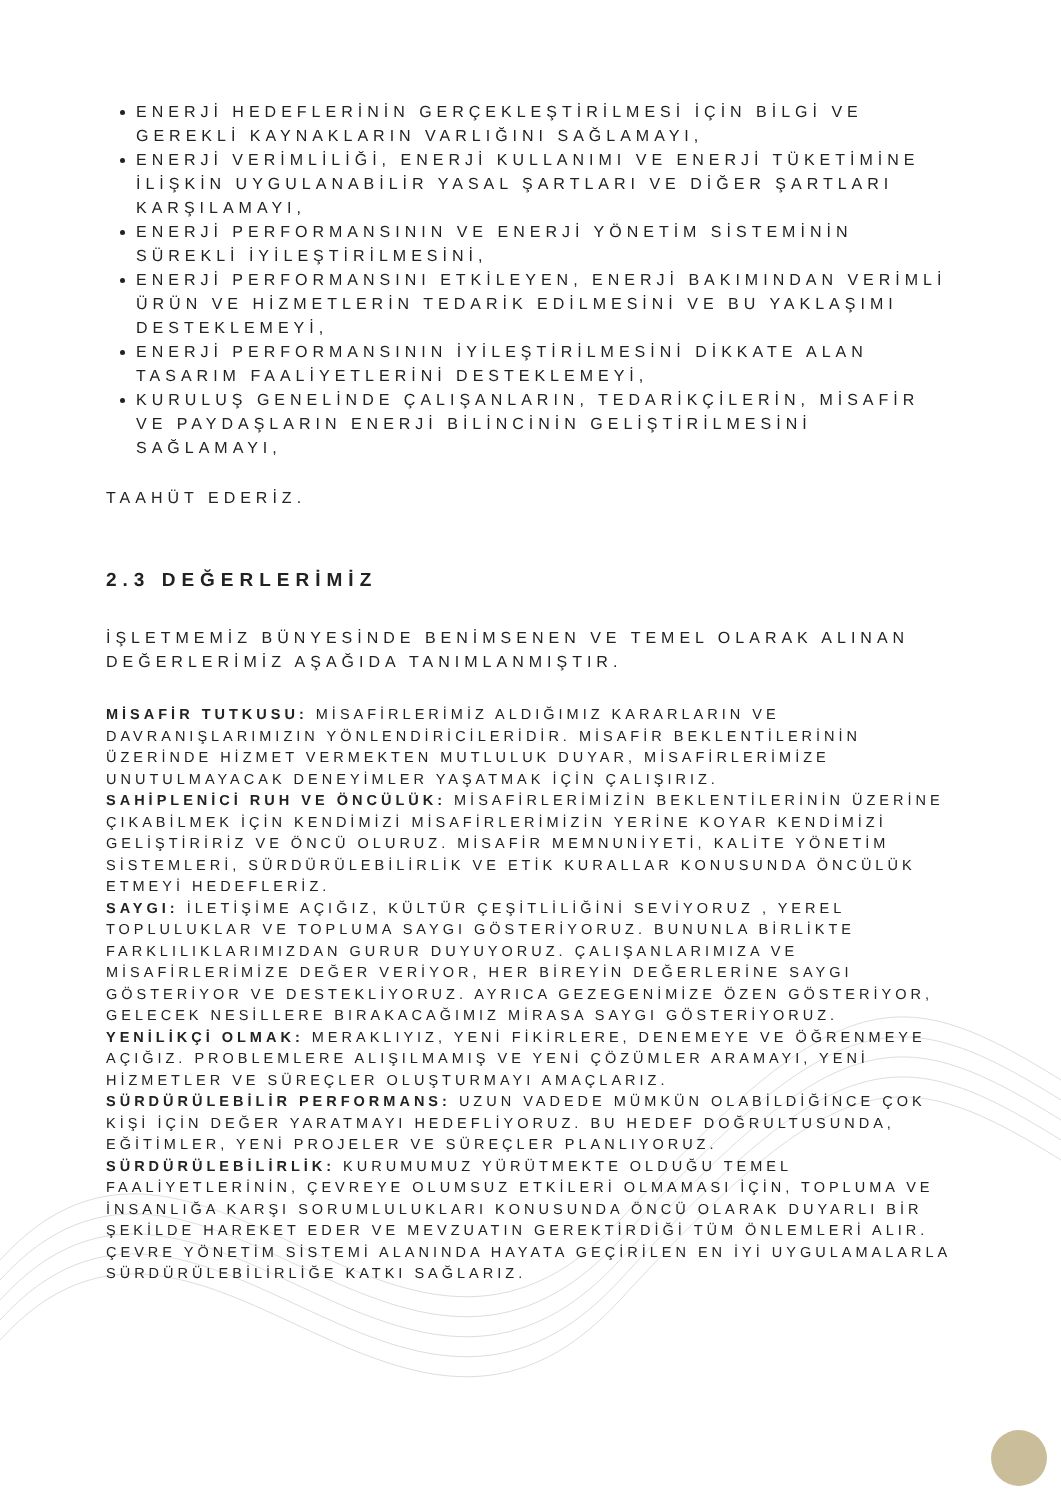ENERJİ HEDEFLERİNİN GERÇEKLEŞTİRİLMESİ İÇİN BİLGİ VE GEREKLİ KAYNAKLARIN VARLIĞINI SAĞLAMAYI,
ENERJİ VERİMLİLİĞİ, ENERJİ KULLANIMI VE ENERJİ TÜKETİMİNE İLİŞKİN UYGULANABİLİR YASAL ŞARTLARI VE DİĞER ŞARTLARI KARŞILAMAYI,
ENERJİ PERFORMANSININ VE ENERJİ YÖNETİM SİSTEMİNİN SÜREKLİ İYİLEŞTİRİLMESİNİ,
ENERJİ PERFORMANSINI ETKİLEYEN, ENERJİ BAKIMINDAN VERİMLİ ÜRÜN VE HİZMETLERİN TEDARİK EDİLMESİNİ VE BU YAKLAŞIMI DESTEKLEMEYİ,
ENERJİ PERFORMANSININ İYİLEŞTİRİLMESİNİ DİKKATE ALAN TASARIM FAALİYETLERİNİ DESTEKLEMEYİ,
KURULUŞ GENELİNDE ÇALIŞANLARIN, TEDARİKÇİLERİN, MİSAFİR VE PAYDAŞLARIN ENERJİ BİLİNCİNİN GELİŞTİRİLMESİNİ SAĞLAMAYI,
TAAHÜT EDERİZ.
2.3 DEĞERLERİMİZ
İŞLETMEMİZ BÜNYESİNDE BENİMSENEN VE TEMEL OLARAK ALINAN DEĞERLERİMİZ AŞAĞIDA TANIMLANMIŞTIR.
MİSAFİR TUTKUSU: MİSAFİRLERİMİZ ALDIĞIMIZ KARARLARIN VE DAVRANIŞLARIMIZIN YÖNLENDİRİCİLERİDİR. MİSAFİR BEKLENTİLERİNİN ÜZERİNDE HİZMET VERMEKTEN MUTLULUK DUYAR, MİSAFİRLERİMİZE UNUTULMAYACAK DENEYİMLER YAŞATMAK İÇİN ÇALIŞIRIZ.
SAHİPLENİCİ RUH VE ÖNCÜLÜK: MİSAFİRLERİMİZİN BEKLENTİLERİNİN ÜZERİNE ÇIKABİLMEK İÇİN KENDİMİZİ MİSAFİRLERİMİZİN YERİNE KOYAR KENDİMİZİ GELİŞTİRİRİZ VE ÖNCÜ OLURUZ. MİSAFİR MEMNUNİYETİ, KALİTE YÖNETİM SİSTEMLERİ, SÜRDÜRÜLEBİLİRLİK VE ETİK KURALLAR KONUSUNDA ÖNCÜLÜK ETMEYİ HEDEFLERİZ.
SAYGI: İLETİŞİME AÇIĞIZ, KÜLTÜR ÇEŞİTLİLİĞİNİ SEVİYORUZ , YEREL TOPLULUKLAR VE TOPLUMA SAYGI GÖSTERİYORUZ. BUNUNLA BİRLİKTE FARKLILIKLARIMIZDAN GURUR DUYUYORUZ. ÇALIŞANLARIMIZA VE MİSAFİRLERİMİZE DEĞER VERİYOR, HER BİREYİN DEĞERLERİNE SAYGI GÖSTERİYOR VE DESTEKLİYORUZ. AYRICA GEZEGENİMİZE ÖZEN GÖSTERİYOR, GELECEK NESİLLERE BIRAKACAĞIMIZ MİRASA SAYGI GÖSTERİYORUZ.
YENİLİKÇİ OLMAK: MERAKLIYIZ, YENİ FİKİRLERE, DENEMEYE VE ÖĞRENMEYE AÇIĞIZ. PROBLEMLERE ALIŞILMAMIŞ VE YENİ ÇÖZÜMLER ARAMAYI, YENİ HİZMETLER VE SÜREÇLER OLUŞTURMAYI AMAÇLARIZ.
SÜRDÜRÜLEBİLİR PERFORMANS: UZUN VADEDE MÜMKÜN OLABİLDİĞİNCE ÇOK KİŞİ İÇİN DEĞER YARATMAYI HEDEFLİYORUZ. BU HEDEF DOĞRULTUSUNDA, EĞİTİMLER, YENİ PROJELER VE SÜREÇLER PLANLIYORUZ.
SÜRDÜRÜLEBİLİRLİK: KURUMUMUZ YÜRÜTMEKTE OLDUĞU TEMEL FAALİYETLERİNİN, ÇEVREYE OLUMSUZ ETKİLERİ OLMAMASI İÇİN, TOPLUMA VE İNSANLIĞA KARŞI SORUMLULUKLARI KONUSUNDA ÖNCÜ OLARAK DUYARLI BİR ŞEKİLDE HAREKET EDER VE MEVZUATIN GEREKTİRDİĞİ TÜM ÖNLEMLERİ ALIR. ÇEVRE YÖNETİM SİSTEMİ ALANINDA HAYATA GEÇİRİLEN EN İYİ UYGULAMALARLA SÜRDÜRÜLEBİLİRLİĞE KATKI SAĞLARIZ.